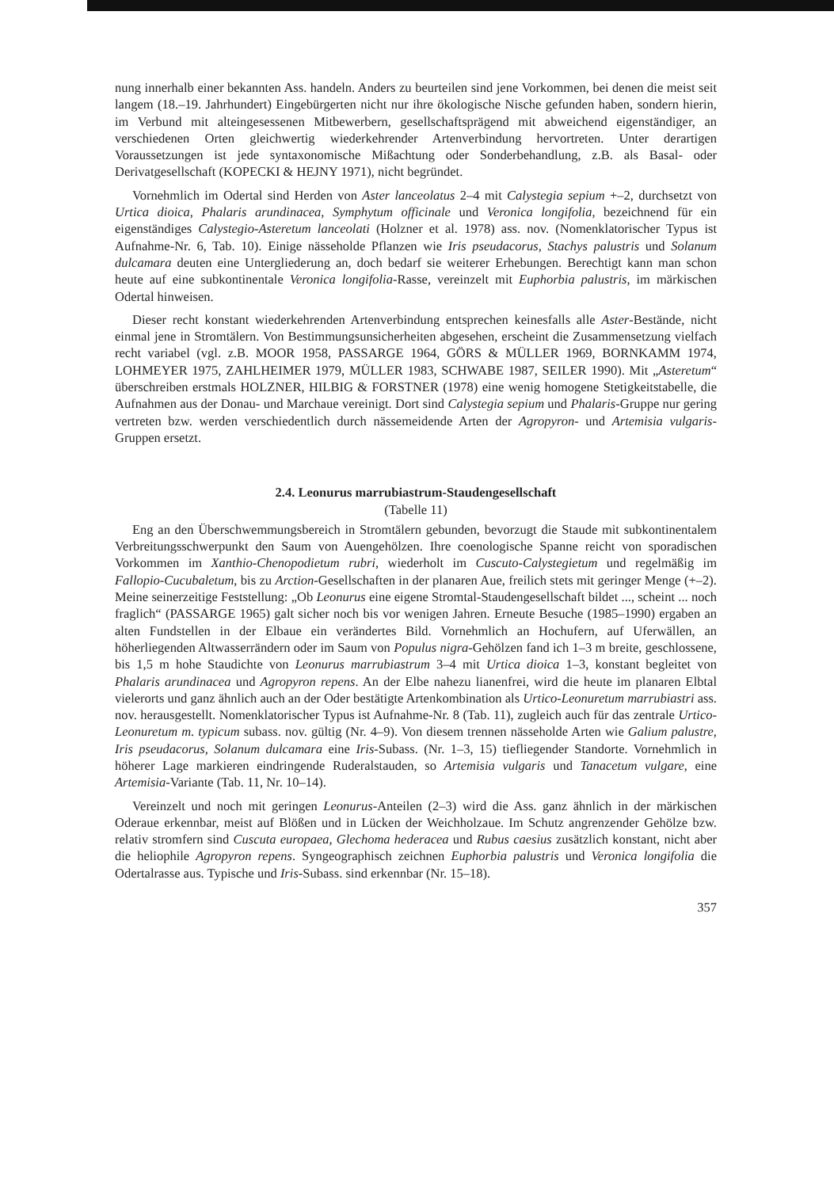nung innerhalb einer bekannten Ass. handeln. Anders zu beurteilen sind jene Vorkommen, bei denen die meist seit langem (18.–19. Jahrhundert) Eingebürgerten nicht nur ihre ökologische Nische gefunden haben, sondern hierin, im Verbund mit alteingesessenen Mitbewerbern, gesellschaftsprägend mit abweichend eigenständiger, an verschiedenen Orten gleichwertig wiederkehrender Artenverbindung hervortreten. Unter derartigen Voraussetzungen ist jede syntaxonomische Mißachtung oder Sonderbehandlung, z.B. als Basal- oder Derivatgesellschaft (KOPECKI & HEJNY 1971), nicht begründet.
Vornehmlich im Odertal sind Herden von Aster lanceolatus 2–4 mit Calystegia sepium +–2, durchsetzt von Urtica dioica, Phalaris arundinacea, Symphytum officinale und Veronica longifolia, bezeichnend für ein eigenständiges Calystegio-Asteretum lanceolati (Holzner et al. 1978) ass. nov. (Nomenklatorischer Typus ist Aufnahme-Nr. 6, Tab. 10). Einige nässeholde Pflanzen wie Iris pseudacorus, Stachys palustris und Solanum dulcamara deuten eine Untergliederung an, doch bedarf sie weiterer Erhebungen. Berechtigt kann man schon heute auf eine subkontinentale Veronica longifolia-Rasse, vereinzelt mit Euphorbia palustris, im märkischen Odertal hinweisen.
Dieser recht konstant wiederkehrenden Artenverbindung entsprechen keinesfalls alle Aster-Bestände, nicht einmal jene in Stromtälern. Von Bestimmungsunsicherheiten abgesehen, erscheint die Zusammensetzung vielfach recht variabel (vgl. z.B. MOOR 1958, PASSARGE 1964, GÖRS & MÜLLER 1969, BORNKAMM 1974, LOHMEYER 1975, ZAHLHEIMER 1979, MÜLLER 1983, SCHWABE 1987, SEILER 1990). Mit „Asteretum“ überschreiben erstmals HOLZNER, HILBIG & FORSTNER (1978) eine wenig homogene Stetigkeitstabelle, die Aufnahmen aus der Donau- und Marchaue vereinigt. Dort sind Calystegia sepium und Phalaris-Gruppe nur gering vertreten bzw. werden verschiedentlich durch nässemeidende Arten der Agropyron- und Artemisia vulgaris-Gruppen ersetzt.
2.4. Leonurus marrubiastrum-Staudengesellschaft
(Tabelle 11)
Eng an den Überschwemmungsbereich in Stromtälern gebunden, bevorzugt die Staude mit subkontinentalem Verbreitungsschwerpunkt den Saum von Auengehölzen. Ihre coenologische Spanne reicht von sporadischen Vorkommen im Xanthio-Chenopodietum rubri, wiederholt im Cuscuto-Calystegietum und regelmäßig im Fallopio-Cucubaletum, bis zu Arction-Gesellschaften in der planaren Aue, freilich stets mit geringer Menge (+–2). Meine seinerzeitige Feststellung: „Ob Leonurus eine eigene Stromtal-Staudengesellschaft bildet ..., scheint ... noch fraglich“ (PASSARGE 1965) galt sicher noch bis vor wenigen Jahren. Erneute Besuche (1985–1990) ergaben an alten Fundstellen in der Elbaue ein verändertes Bild. Vornehmlich an Hochufern, auf Uferwällen, an höherliegenden Altwasserrändern oder im Saum von Populus nigra-Gehölzen fand ich 1–3 m breite, geschlossene, bis 1,5 m hohe Staudichte von Leonurus marrubiastrum 3–4 mit Urtica dioica 1–3, konstant begleitet von Phalaris arundinacea und Agropyron repens. An der Elbe nahezu lianenfrei, wird die heute im planaren Elbtal vielerorts und ganz ähnlich auch an der Oder bestätigte Artenkombination als Urtico-Leonuretum marrubiastri ass. nov. herausgestellt. Nomenklatorischer Typus ist Aufnahme-Nr. 8 (Tab. 11), zugleich auch für das zentrale Urtico-Leonuretum m. typicum subass. nov. gültig (Nr. 4–9). Von diesem trennen nässeholde Arten wie Galium palustre, Iris pseudacorus, Solanum dulcamara eine Iris-Subass. (Nr. 1–3, 15) tiefliegender Standorte. Vornehmlich in höherer Lage markieren eindringende Ruderalstauden, so Artemisia vulgaris und Tanacetum vulgare, eine Artemisia-Variante (Tab. 11, Nr. 10–14).
Vereinzelt und noch mit geringen Leonurus-Anteilen (2–3) wird die Ass. ganz ähnlich in der märkischen Oderaue erkennbar, meist auf Blößen und in Lücken der Weichholzaue. Im Schutz angrenzender Gehölze bzw. relativ stromfern sind Cuscuta europaea, Glechoma hederacea und Rubus caesius zusätzlich konstant, nicht aber die heliophile Agropyron repens. Syngeographisch zeichnen Euphorbia palustris und Veronica longifolia die Odertalrasse aus. Typische und Iris-Subass. sind erkennbar (Nr. 15–18).
357